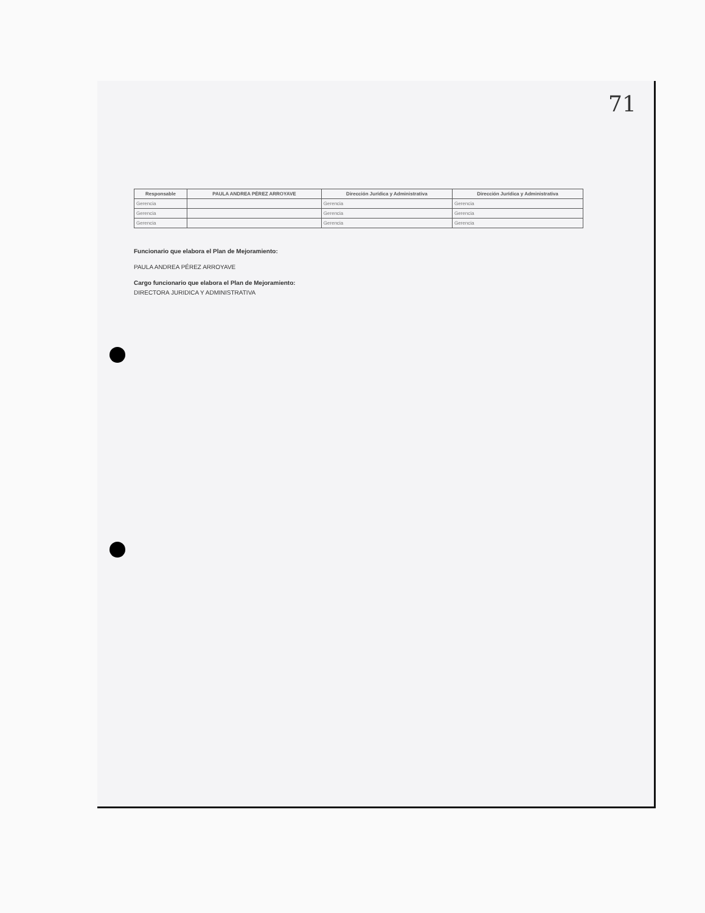71
| Responsable | PAULA ANDREA PÉREZ ARROYAVE | Dirección Jurídica y Administrativa | Dirección Jurídica y Administrativa |
| --- | --- | --- | --- |
| Gerencia | | Gerencia | Gerencia |
| Gerencia | | Gerencia | Gerencia |
| Gerencia | | Gerencia | Gerencia |
Funcionario que elabora el Plan de Mejoramiento:
PAULA ANDREA PÉREZ ARROYAVE
Cargo funcionario que elabora el Plan de Mejoramiento:
DIRECTORA JURIDICA Y ADMINISTRATIVA